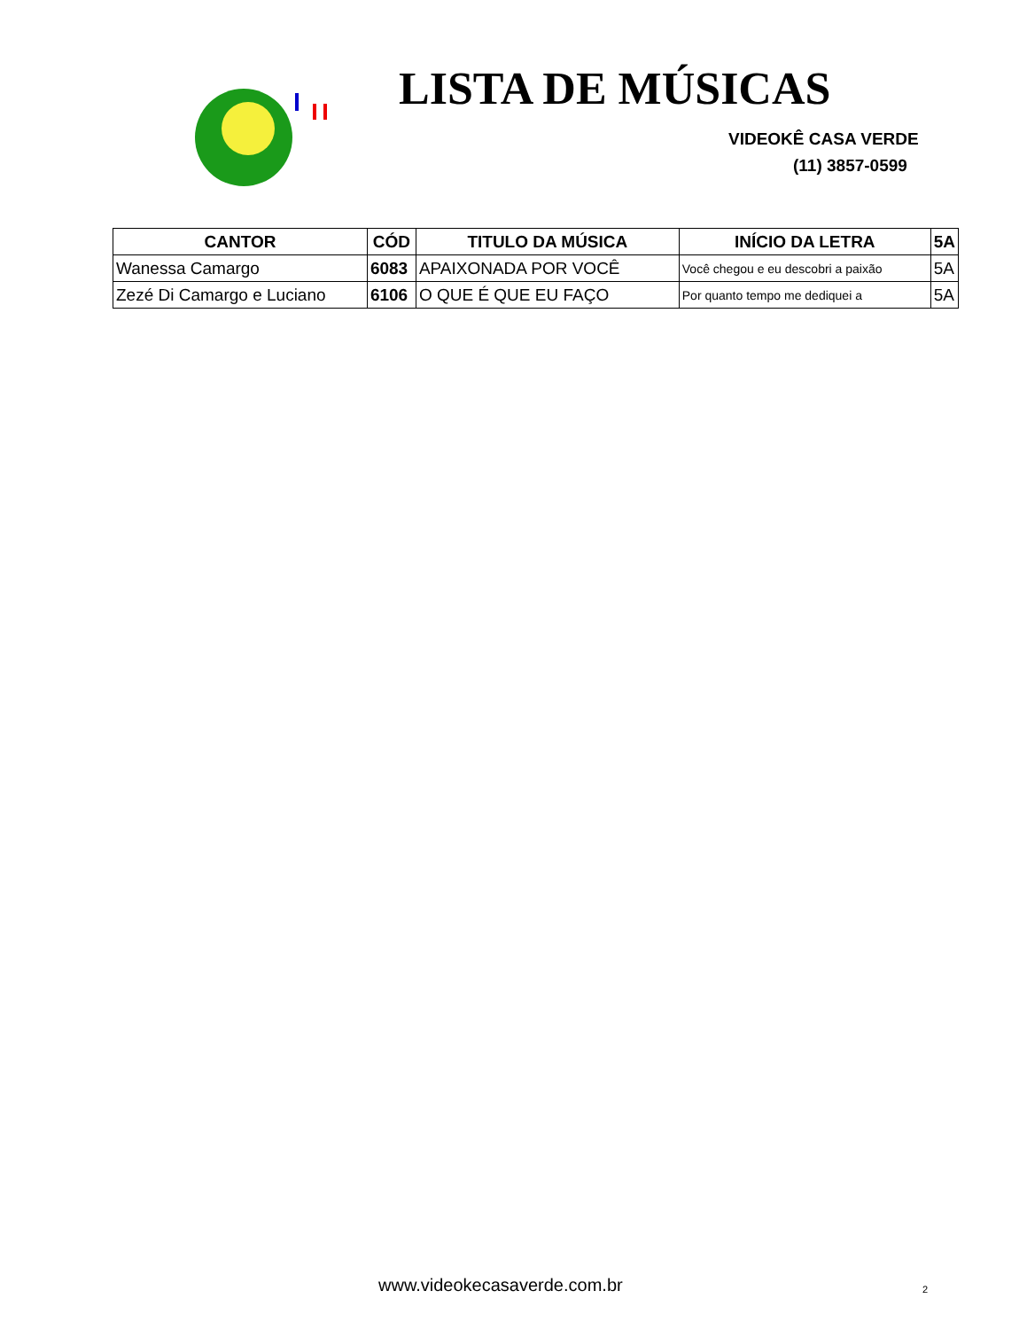LISTA DE MÚSICAS
VIDEOKÊ CASA VERDE
(11) 3857-0599
| CANTOR | CÓD | TITULO DA MÚSICA | INÍCIO DA LETRA | 5A |
| --- | --- | --- | --- | --- |
| Wanessa Camargo | 6083 | APAIXONADA POR VOCÊ | Você chegou e eu descobri a paixão | 5A |
| Zezé Di Camargo e Luciano | 6106 | O QUE É QUE EU FAÇO | Por quanto tempo me dediquei a | 5A |
www.videokecasaverde.com.br 2